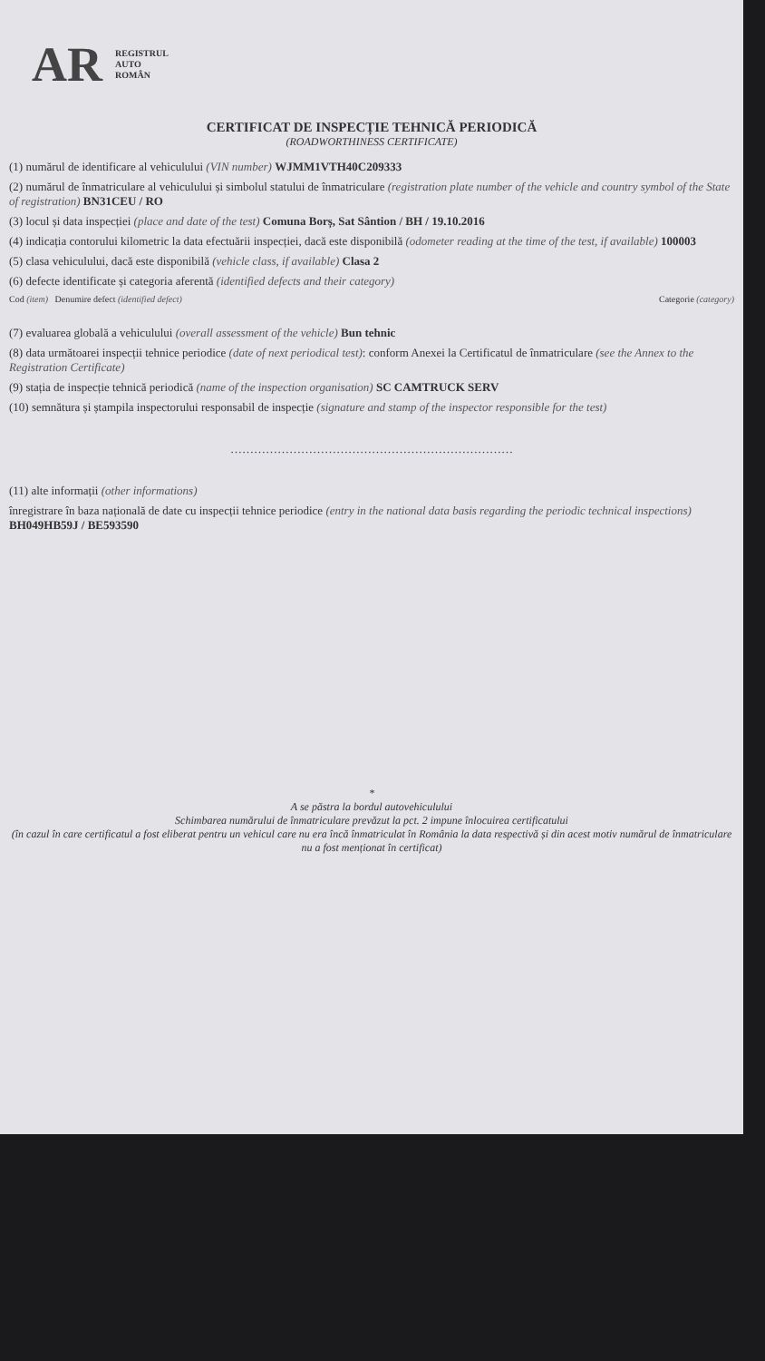AR
REGISTRUL
AUTO
ROMÂN
CERTIFICAT DE INSPECȚIE TEHNICĂ PERIODICĂ
(ROADWORTHINESS CERTIFICATE)
(1) numărul de identificare al vehiculului (VIN number) WJMM1VTH40C209333
(2) numărul de înmatriculare al vehiculului și simbolul statului de înmatriculare (registration plate number of the vehicle and country symbol of the State of registration) BN31CEU / RO
(3) locul și data inspecției (place and date of the test) Comuna Borș, Sat Sântion / BH / 19.10.2016
(4) indicația contorului kilometric la data efectuării inspecției, dacă este disponibilă (odometer reading at the time of the test, if available) 100003
(5) clasa vehiculului, dacă este disponibilă (vehicle class, if available) Clasa 2
(6) defecte identificate și categoria aferentă (identified defects and their category)
Cod (item) Denumire defect (identified defect) Categorie (category)
(7) evaluarea globală a vehiculului (overall assessment of the vehicle) Bun tehnic
(8) data următoarei inspecții tehnice periodice (date of next periodical test): conform Anexei la Certificatul de înmatriculare (see the Annex to the Registration Certificate)
(9) stația de inspecție tehnică periodică (name of the inspection organisation) SC CAMTRUCK SERV
(10) semnătura și ștampila inspectorului responsabil de inspecție (signature and stamp of the inspector responsible for the test)
………………………………………………………………
(11) alte informații (other informations)
înregistrare în baza națională de date cu inspecții tehnice periodice (entry in the national data basis regarding the periodic technical inspections) BH049HB59J / BE593590
*
A se păstra la bordul autovehiculului
Schimbarea numărului de înmatriculare prevăzut la pct. 2 impune înlocuirea certificatului
(în cazul în care certificatul a fost eliberat pentru un vehicul care nu era încă înmatriculat în România la data respectivă și din acest motiv numărul de înmatriculare nu a fost menționat în certificat)